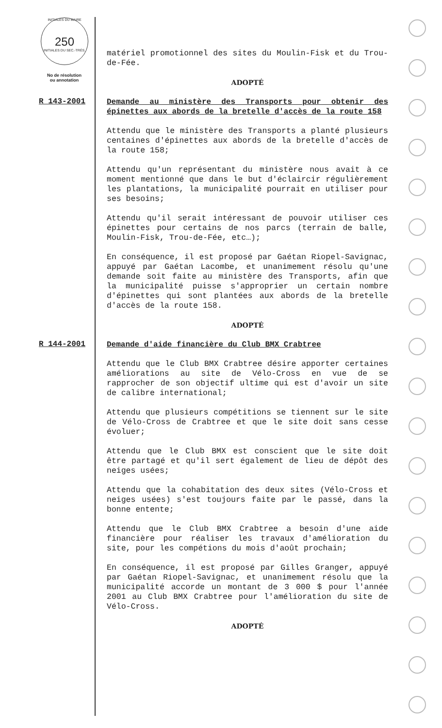INITIALES DU MAIRE
250
INITIALES DU SEC.-TRÉS.
No de résolution
ou annotation
matériel promotionnel des sites du Moulin-Fisk et du Trou-de-Fée.
ADOPTÉ
R 143-2001
Demande au ministère des Transports pour obtenir des épinettes aux abords de la bretelle d'accès de la route 158
Attendu que le ministère des Transports a planté plusieurs centaines d'épinettes aux abords de la bretelle d'accès de la route 158;
Attendu qu'un représentant du ministère nous avait à ce moment mentionné que dans le but d'éclaircir régulièrement les plantations, la municipalité pourrait en utiliser pour ses besoins;
Attendu qu'il serait intéressant de pouvoir utiliser ces épinettes pour certains de nos parcs (terrain de balle, Moulin-Fisk, Trou-de-Fée, etc…);
En conséquence, il est proposé par Gaétan Riopel-Savignac, appuyé par Gaétan Lacombe, et unanimement résolu qu'une demande soit faite au ministère des Transports, afin que la municipalité puisse s'approprier un certain nombre d'épinettes qui sont plantées aux abords de la bretelle d'accès de la route 158.
ADOPTÉ
R 144-2001
Demande d'aide financière du Club BMX Crabtree
Attendu que le Club BMX Crabtree désire apporter certaines améliorations au site de Vélo-Cross en vue de se rapprocher de son objectif ultime qui est d'avoir un site de calibre international;
Attendu que plusieurs compétitions se tiennent sur le site de Vélo-Cross de Crabtree et que le site doit sans cesse évoluer;
Attendu que le Club BMX est conscient que le site doit être partagé et qu'il sert également de lieu de dépôt des neiges usées;
Attendu que la cohabitation des deux sites (Vélo-Cross et neiges usées) s'est toujours faite par le passé, dans la bonne entente;
Attendu que le Club BMX Crabtree a besoin d'une aide financière pour réaliser les travaux d'amélioration du site, pour les compétions du mois d'août prochain;
En conséquence, il est proposé par Gilles Granger, appuyé par Gaétan Riopel-Savignac, et unanimement résolu que la municipalité accorde un montant de 3 000 $ pour l'année 2001 au Club BMX Crabtree pour l'amélioration du site de Vélo-Cross.
ADOPTÉ